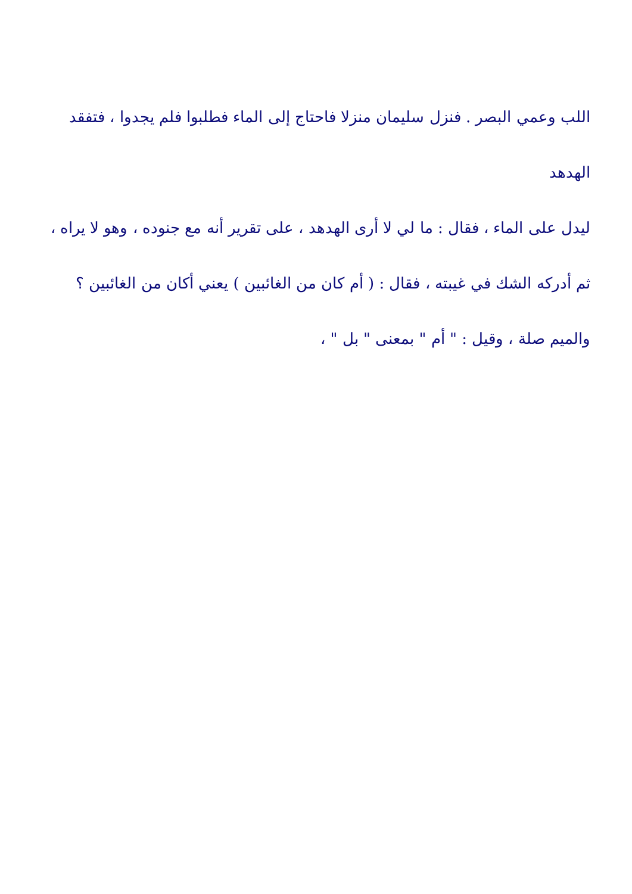اللب وعمي البصر . فنزل سليمان منزلا فاحتاج إلى الماء فطلبوا فلم يجدوا ، فتفقد الهدهد
ليدل على الماء ، فقال : ما لي لا أرى الهدهد ، على تقرير أنه مع جنوده ، وهو لا يراه ،
ثم أدركه الشك في غيبته ، فقال : ( أم كان من الغائبين ) يعني أكان من الغائبين ؟
والميم صلة ، وقيل : " أم " بمعنى " بل " ،